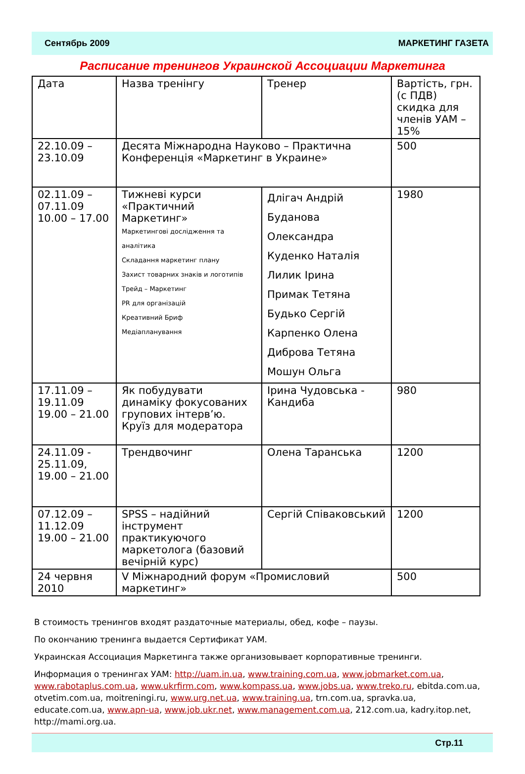Сентябрь 2009 МАРКЕТИНГ ГАЗЕТА
Расписание тренингов Украинской Ассоциации Маркетинга
| Дата | Назва тренінгу | Тренер | Вартість, грн. (с ПДВ) скидка для членів УАМ – 15% |
| --- | --- | --- | --- |
| 22.10.09 – 23.10.09 | Десята Міжнародна Науково – Практична Конференція «Маркетинг в Украине» | | 500 |
| 02.11.09 – 07.11.09 10.00 – 17.00 | Тижневі курси «Практичний Маркетинг» Маркетингові дослідження та аналітика Складання маркетинг плану Захист товарних знаків и логотипів Трейд – Маркетинг PR для організацій Креативний Бриф Медіапланування | Длігач Андрій Буданова Олександра Куденко Наталія Лилик Ірина Примак Тетяна Будько Сергій Карпенко Олена Диброва Тетяна Мошун Ольга | 1980 |
| 17.11.09 – 19.11.09 19.00 – 21.00 | Як побудувати динаміку фокусованих групових інтерв’ю. Круїз для модератора | Ірина Чудовська - Кандиба | 980 |
| 24.11.09 - 25.11.09, 19.00 – 21.00 | Трендвочинг | Олена Таранська | 1200 |
| 07.12.09 – 11.12.09 19.00 – 21.00 | SPSS – надійний інструмент практикуючого маркетолога (базовий вечірній курс) | Сергій Співаковський | 1200 |
| 24 червня 2010 | V Міжнародний форум «Промисловий маркетинг» | | 500 |
В стоимость тренингов входят раздаточные материалы, обед, кофе – паузы.
По окончанию тренинга выдается Сертификат УАМ.
Украинская Ассоциация Маркетинга также организовывает корпоративные тренинги.
Информация о тренингах УАМ: http://uam.in.ua, www.training.com.ua, www.jobmarket.com.ua, www.rabotaplus.com.ua, www.ukrfirm.com, www.kompass.ua, www.jobs.ua, www.treko.ru, ebitda.com.ua, otvetim.com.ua, moitreningi.ru, www.urg.net.ua, www.training.ua, trn.com.ua, spravka.ua, educate.com.ua, www.apn-ua, www.job.ukr.net, www.management.com.ua, 212.com.ua, kadry.itop.net, http://mami.org.ua.
Стр.11